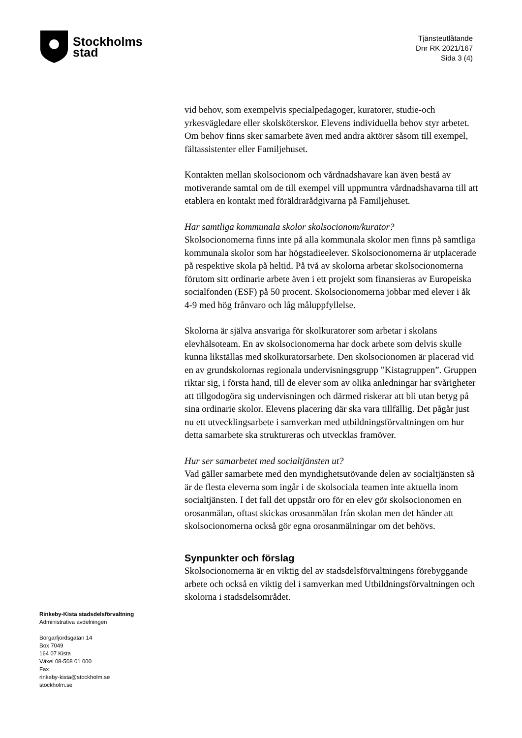Stockholms
stad
Tjänsteutlåtande
Dnr RK 2021/167
Sida 3 (4)
vid behov, som exempelvis specialpedagoger, kuratorer, studie-och yrkesvägledare eller skolsköterskor. Elevens individuella behov styr arbetet. Om behov finns sker samarbete även med andra aktörer såsom till exempel, fältassistenter eller Familjehuset.
Kontakten mellan skolsocionom och vårdnadshavare kan även bestå av motiverande samtal om de till exempel vill uppmuntra vårdnadshavarna till att etablera en kontakt med föräldrarådgivarna på Familjehuset.
Har samtliga kommunala skolor skolsocionom/kurator?
Skolsocionomerna finns inte på alla kommunala skolor men finns på samtliga kommunala skolor som har högstadieelever. Skolsocionomerna är utplacerade på respektive skola på heltid. På två av skolorna arbetar skolsocionomerna förutom sitt ordinarie arbete även i ett projekt som finansieras av Europeiska socialfonden (ESF) på 50 procent. Skolsocionomerna jobbar med elever i åk 4-9 med hög frånvaro och låg måluppfyllelse.
Skolorna är själva ansvariga för skolkuratorer som arbetar i skolans elevhälsoteam. En av skolsocionomerna har dock arbete som delvis skulle kunna likställas med skolkuratorsarbete. Den skolsocionomen är placerad vid en av grundskolornas regionala undervisningsgrupp ”Kistagruppen”. Gruppen riktar sig, i första hand, till de elever som av olika anledningar har svårigheter att tillgodogöra sig undervisningen och därmed riskerar att bli utan betyg på sina ordinarie skolor. Elevens placering där ska vara tillfällig. Det pågår just nu ett utvecklingsarbete i samverkan med utbildningsförvaltningen om hur detta samarbete ska struktureras och utvecklas framöver.
Hur ser samarbetet med socialtjänsten ut?
Vad gäller samarbete med den myndighetsutövande delen av socialtjänsten så är de flesta eleverna som ingår i de skolsociala teamen inte aktuella inom socialtjänsten. I det fall det uppstår oro för en elev gör skolsocionomen en orosanmälan, oftast skickas orosanmälan från skolan men det händer att skolsocionomerna också gör egna orosanmälningar om det behövs.
Synpunkter och förslag
Skolsocionomerna är en viktig del av stadsdelsförvaltningens förebyggande arbete och också en viktig del i samverkan med Utbildningsförvaltningen och skolorna i stadsdelsområdet.
Rinkeby-Kista stadsdelsförvaltning
Administrativa avdelningen
Borgarfjordsgatan 14
Box 7049
164 07 Kista
Växel 08-508 01 000
Fax
rinkeby-kista@stockholm.se
stockholm.se